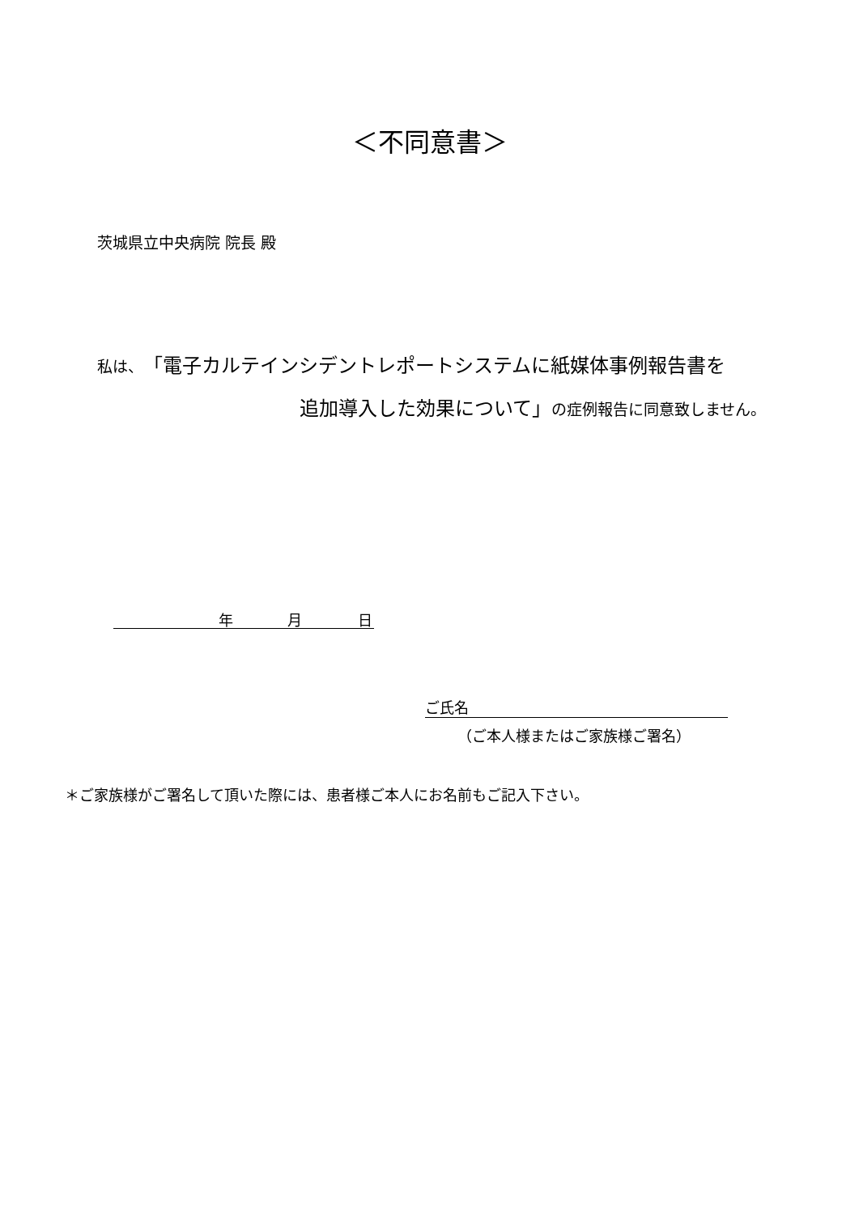＜不同意書＞
茨城県立中央病院 院長 殿
私は、「電子カルテインシデントレポートシステムに紙媒体事例報告書を
追加導入した効果について」の症例報告に同意致しません。
年 月 日
ご氏名
（ご本人様またはご家族様ご署名）
＊ご家族様がご署名して頂いた際には、患者様ご本人にお名前もご記入下さい。